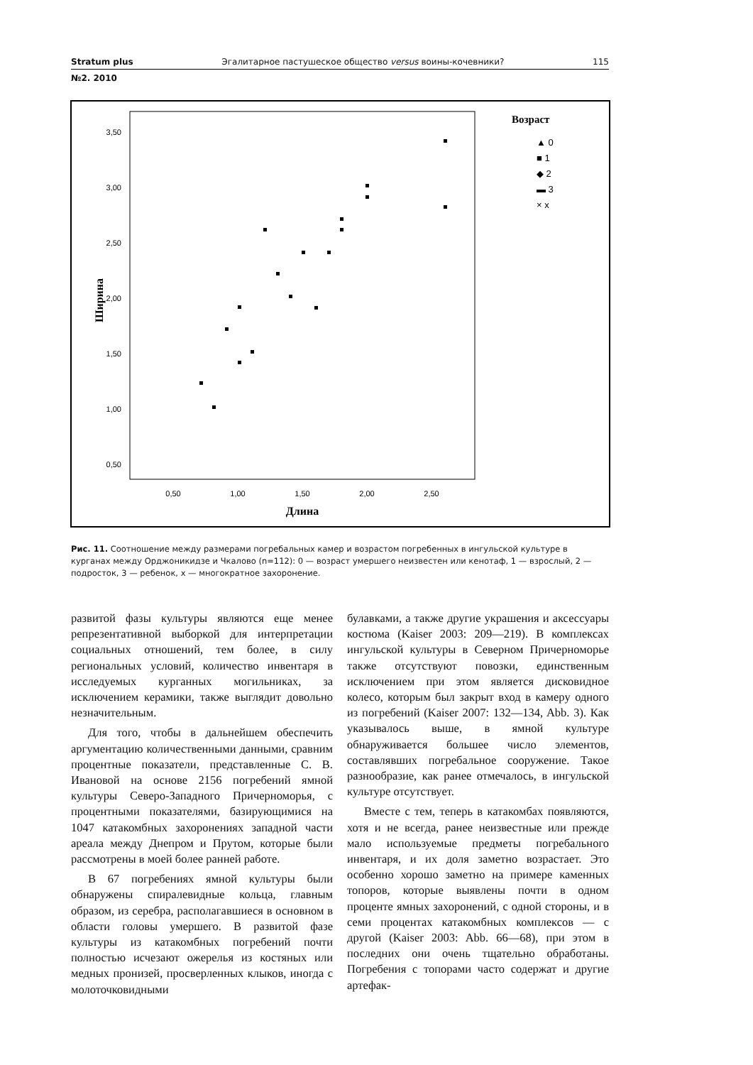Stratum plus Эгалитарное пастушеское общество versus воины-кочевники? 115
№2. 2010
3,50
3,00
2,50
2,00
1,50
1,00
0,50
0,50
1,00
1,50
2,00
2,50
Длина
Ширина
Возраст
▲ 0
■ 1
◆ 2
▬ 3
× x
Рис. 11. Соотношение между размерами погребальных камер и возрастом погребенных в ингульской культуре в курганах между Орджоникидзе и Чкалово (n=112): 0 — возраст умершего неизвестен или кенотаф, 1 — взрослый, 2 — подросток, 3 — ребенок, x — многократное захоронение.
развитой фазы культуры являются еще менее репрезентативной выборкой для интерпретации социальных отношений, тем более, в силу региональных условий, количество инвентаря в исследуемых курганных могильниках, за исключением керамики, также выглядит довольно незначительным.
Для того, чтобы в дальнейшем обеспечить аргументацию количественными данными, сравним процентные показатели, представленные С. В. Ивановой на основе 2156 погребений ямной культуры Северо-Западного Причерноморья, с процентными показателями, базирующимися на 1047 катакомбных захоронениях западной части ареала между Днепром и Прутом, которые были рассмотрены в моей более ранней работе.
В 67 погребениях ямной культуры были обнаружены спиралевидные кольца, главным образом, из серебра, располагавшиеся в основном в области головы умершего. В развитой фазе культуры из катакомбных погребений почти полностью исчезают ожерелья из костяных или медных пронизей, просверленных клыков, иногда с молоточковидными
булавками, а также другие украшения и аксессуары костюма (Kaiser 2003: 209—219). В комплексах ингульской культуры в Северном Причерноморье также отсутствуют повозки, единственным исключением при этом является дисковидное колесо, которым был закрыт вход в камеру одного из погребений (Kaiser 2007: 132—134, Abb. 3). Как указывалось выше, в ямной культуре обнаруживается большее число элементов, составлявших погребальное сооружение. Такое разнообразие, как ранее отмечалось, в ингульской культуре отсутствует.
Вместе с тем, теперь в катакомбах появляются, хотя и не всегда, ранее неизвестные или прежде мало используемые предметы погребального инвентаря, и их доля заметно возрастает. Это особенно хорошо заметно на примере каменных топоров, которые выявлены почти в одном проценте ямных захоронений, с одной стороны, и в семи процентах катакомбных комплексов — с другой (Kaiser 2003: Abb. 66—68), при этом в последних они очень тщательно обработаны. Погребения с топорами часто содержат и другие артефак-